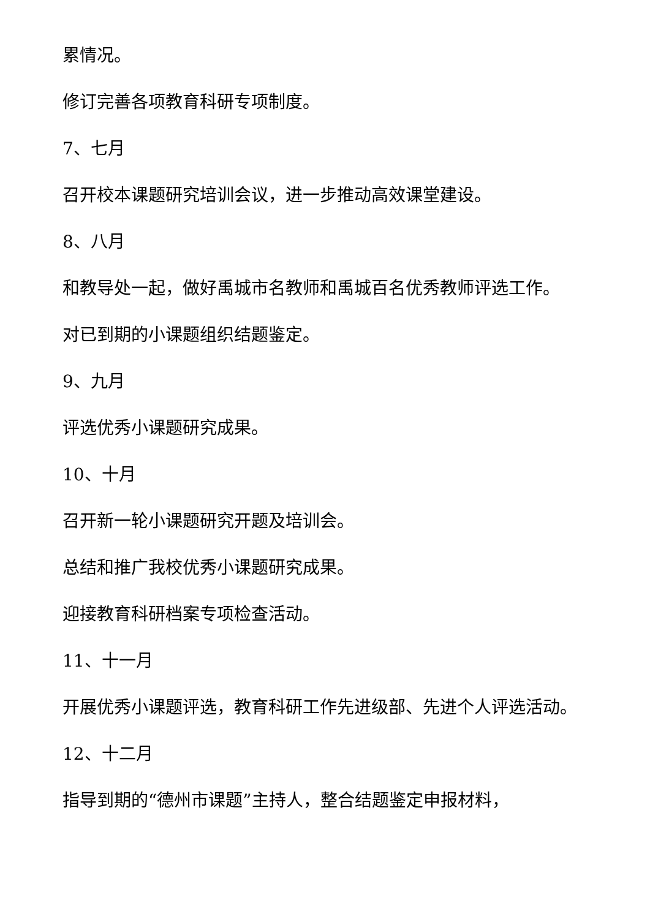累情况。
修订完善各项教育科研专项制度。
7、七月
召开校本课题研究培训会议，进一步推动高效课堂建设。
8、八月
和教导处一起，做好禹城市名教师和禹城百名优秀教师评选工作。
对已到期的小课题组织结题鉴定。
9、九月
评选优秀小课题研究成果。
10、十月
召开新一轮小课题研究开题及培训会。
总结和推广我校优秀小课题研究成果。
迎接教育科研档案专项检查活动。
11、十一月
开展优秀小课题评选，教育科研工作先进级部、先进个人评选活动。
12、十二月
指导到期的“德州市课题”主持人，整合结题鉴定申报材料，